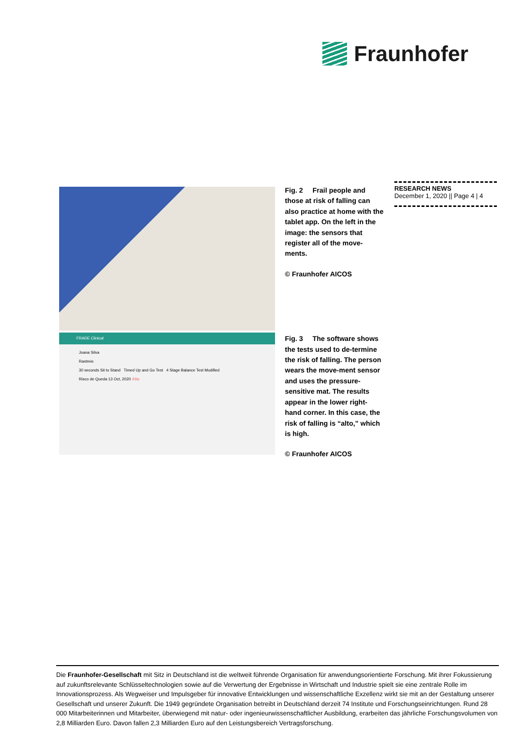Fraunhofer
FRADE Clinical
Joana Silva
Rastreio
30 seconds Sit to Stand Timed Up and Go Test 4 Stage Balance Test Modified
Risco de Queda 13 Oct, 2020 Alto
Fig. 2 Frail people and those at risk of falling can also practice at home with the tablet app. On the left in the image: the sensors that register all of the move-ments.
© Fraunhofer AICOS
Fig. 3 The software shows the tests used to de-termine the risk of falling. The person wears the move-ment sensor and uses the pressure-sensitive mat. The results appear in the lower right-hand corner. In this case, the risk of falling is “alto,” which is high.
© Fraunhofer AICOS
RESEARCH NEWS
December 1, 2020 || Page 4 | 4
Die Fraunhofer-Gesellschaft mit Sitz in Deutschland ist die weltweit führende Organisation für anwendungsorientierte Forschung. Mit ihrer Fokussierung auf zukunftsrelevante Schlüsseltechnologien sowie auf die Verwertung der Ergebnisse in Wirtschaft und Industrie spielt sie eine zentrale Rolle im Innovationsprozess. Als Wegweiser und Impulsgeber für innovative Entwicklungen und wissenschaftliche Exzellenz wirkt sie mit an der Gestaltung unserer Gesellschaft und unserer Zukunft. Die 1949 gegründete Organisation betreibt in Deutschland derzeit 74 Institute und Forschungseinrichtungen. Rund 28 000 Mitarbeiterinnen und Mitarbeiter, überwiegend mit natur- oder ingenieurwissenschaftlicher Ausbildung, erarbeiten das jährliche Forschungsvolumen von 2,8 Milliarden Euro. Davon fallen 2,3 Milliarden Euro auf den Leistungsbereich Vertragsforschung.